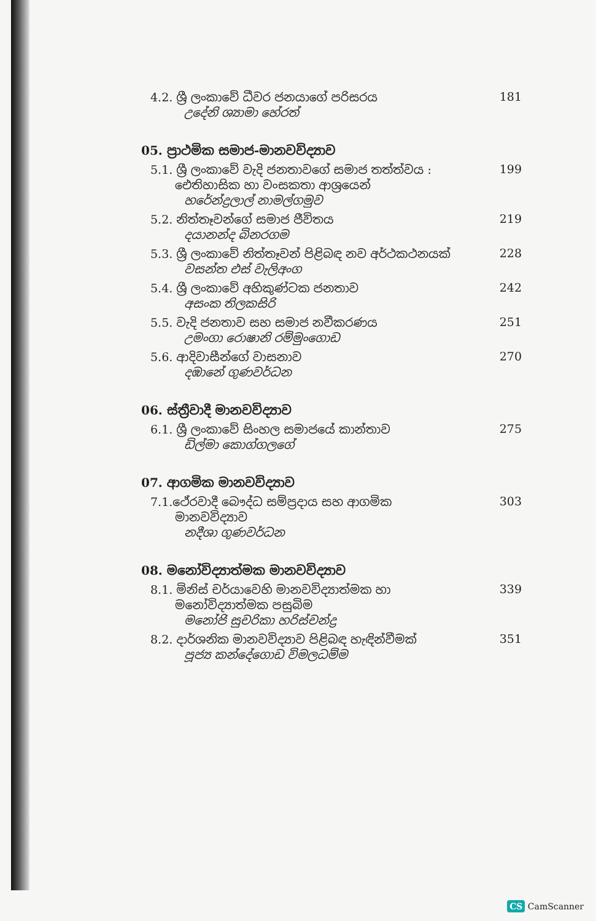4.2. ශ්‍රී ලංකාවේ ධීවර ජනයාගේ පරිසරය 181
උදේනි ශ්‍යාමා හේරත්
05. ප්‍රාථමික සමාජ-මානවවිද්‍යාව
5.1. ශ්‍රී ලංකාවේ වැදි ජනතාවගේ සමාජ තත්ත්වය : 199
ඓතිහාසික හා වංසකතා ආශ්‍රයෙන්
හරේන්ද්‍රලාල් නාමල්ගමුව
5.2. නිත්තෑවන්ගේ සමාජ ජීවිතය 219
දයානන්ද බිනරගම
5.3. ශ්‍රී ලංකාවේ නිත්තෑවන් පිළිබඳ නව අර්ථකථනයක් 228
වසන්ත එස් වැලිඅංග
5.4. ශ්‍රී ලංකාවේ අහිකුණ්ටක ජනතාව 242
අසංක තිලකසිරි
5.5. වැදි ජනතාව සහ සමාජ නවීකරණය 251
උමංගා රොෂානි රම්මුංගොඩ
5.6. ආදිවාසීන්ගේ වාසනාව 270
දඹානේ ගුණවර්ධන
06. ස්ත්‍රීවාදී මානවවිද්‍යාව
6.1. ශ්‍රී ලංකාවේ සිංහල සමාජයේ කාන්තාව 275
ඩිල්මා කොග්ගලගේ
07. ආගමික මානවවිද්‍යාව
7.1.ථේරවාදී බෞද්ධ සම්ප්‍රදාය සහ ආගමික 303
මානවවිද්‍යාව
නදීශා ගුණවර්ධන
08. මනෝවිද්‍යාත්මක මානවවිද්‍යාව
8.1. මිනිස් චර්යාවෙහි මානවවිද්‍යාත්මක හා 339
මනෝවිද්‍යාත්මක පසුබිම
මනෝජි සුචරිකා හරිස්චන්ද්‍ර
8.2. දාර්ශනික මානවවිද්‍යාව පිළිබඳ හැඳින්වීමක් 351
පූජ්‍ය කන්දේගොඩ විමලධම්ම
CS CamScanner